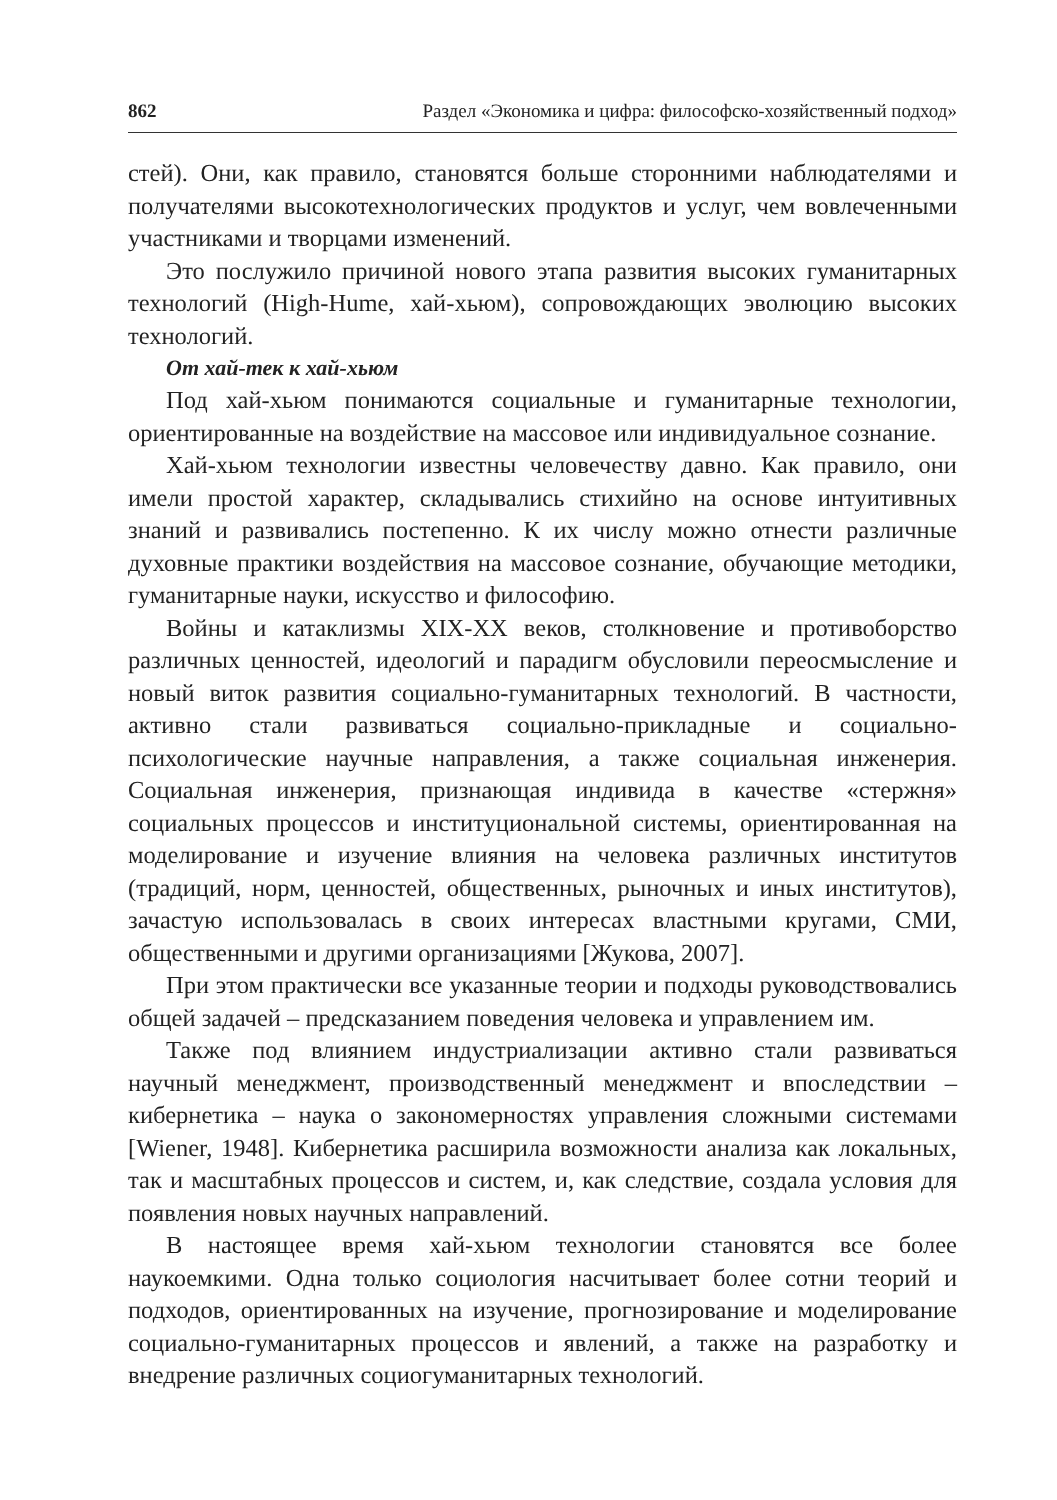862 Раздел «Экономика и цифра: философско-хозяйственный подход»
стей). Они, как правило, становятся больше сторонними наблюдателями и получателями высокотехнологических продуктов и услуг, чем вовлеченными участниками и творцами изменений.
Это послужило причиной нового этапа развития высоких гуманитарных технологий (High-Hume, хай-хьюм), сопровождающих эволюцию высоких технологий.
От хай-тек к хай-хьюм
Под хай-хьюм понимаются социальные и гуманитарные технологии, ориентированные на воздействие на массовое или индивидуальное сознание.
Хай-хьюм технологии известны человечеству давно. Как правило, они имели простой характер, складывались стихийно на основе интуитивных знаний и развивались постепенно. К их числу можно отнести различные духовные практики воздействия на массовое сознание, обучающие методики, гуманитарные науки, искусство и философию.
Войны и катаклизмы XIX-XX веков, столкновение и противоборство различных ценностей, идеологий и парадигм обусловили переосмысление и новый виток развития социально-гуманитарных технологий. В частности, активно стали развиваться социально-прикладные и социально-психологические научные направления, а также социальная инженерия. Социальная инженерия, признающая индивида в качестве «стержня» социальных процессов и институциональной системы, ориентированная на моделирование и изучение влияния на человека различных институтов (традиций, норм, ценностей, общественных, рыночных и иных институтов), зачастую использовалась в своих интересах властными кругами, СМИ, общественными и другими организациями [Жукова, 2007].
При этом практически все указанные теории и подходы руководствовались общей задачей – предсказанием поведения человека и управлением им.
Также под влиянием индустриализации активно стали развиваться научный менеджмент, производственный менеджмент и впоследствии – кибернетика – наука о закономерностях управления сложными системами [Wiener, 1948]. Кибернетика расширила возможности анализа как локальных, так и масштабных процессов и систем, и, как следствие, создала условия для появления новых научных направлений.
В настоящее время хай-хьюм технологии становятся все более наукоемкими. Одна только социология насчитывает более сотни теорий и подходов, ориентированных на изучение, прогнозирование и моделирование социально-гуманитарных процессов и явлений, а также на разработку и внедрение различных социогуманитарных технологий.